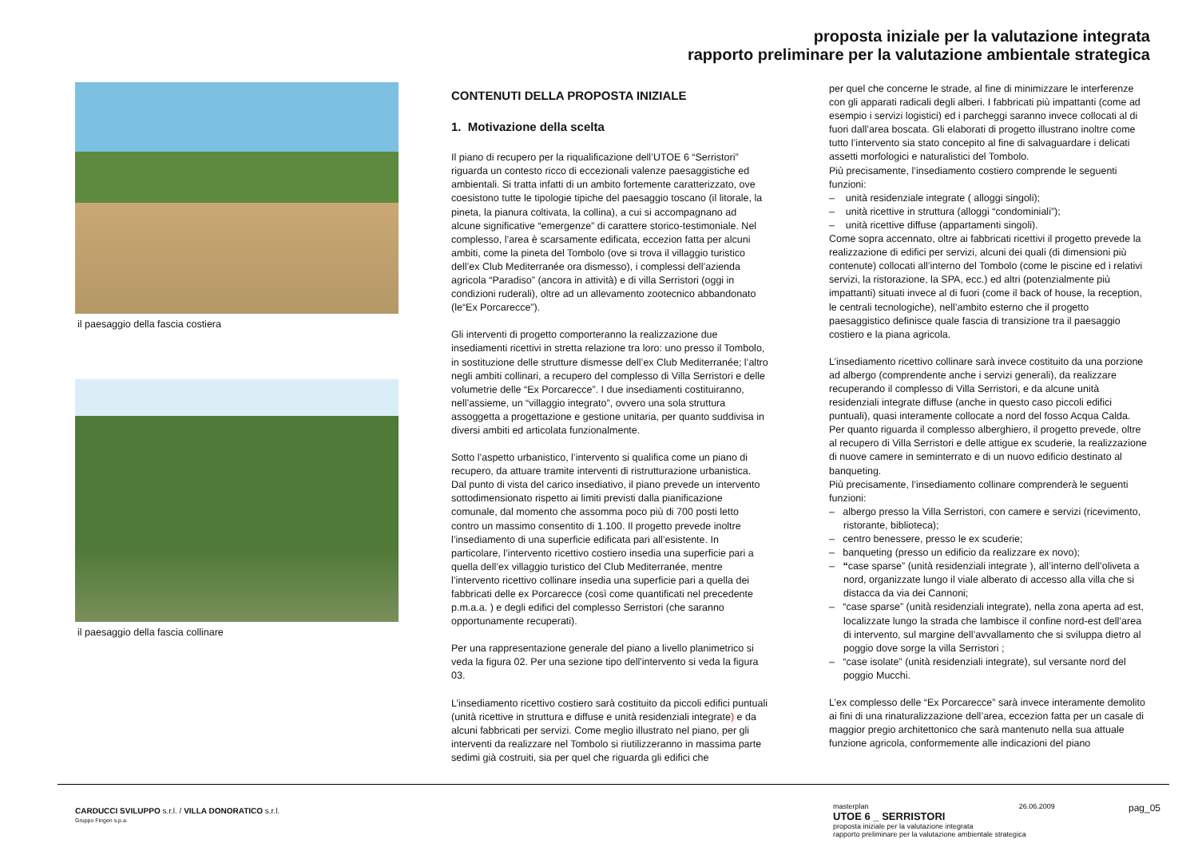proposta iniziale per la valutazione integrata
rapporto preliminare per la valutazione ambientale strategica
il paesaggio della fascia costiera
il paesaggio della fascia collinare
CONTENUTI DELLA PROPOSTA INIZIALE
1. Motivazione della scelta
Il piano di recupero per la riqualificazione dell’UTOE 6 “Serristori” riguarda un contesto ricco di eccezionali valenze paesaggistiche ed ambientali. Si tratta infatti di un ambito fortemente caratterizzato, ove coesistono tutte le tipologie tipiche del paesaggio toscano (il litorale, la pineta, la pianura coltivata, la collina), a cui si accompagnano ad alcune significative “emergenze” di carattere storico-testimoniale. Nel complesso, l’area è scarsamente edificata, eccezion fatta per alcuni ambiti, come la pineta del Tombolo (ove si trova il villaggio turistico dell’ex Club Mediterranée ora dismesso), i complessi dell’azienda agricola “Paradiso” (ancora in attività) e di villa Serristori (oggi in condizioni ruderali), oltre ad un allevamento zootecnico abbandonato (le“Ex Porcarecce”).
Gli interventi di progetto comporteranno la realizzazione due insediamenti ricettivi in stretta relazione tra loro: uno presso il Tombolo, in sostituzione delle strutture dismesse dell’ex Club Mediterranée; l’altro negli ambiti collinari, a recupero del complesso di Villa Serristori e delle volumetrie delle “Ex Porcarecce”. I due insediamenti costituiranno, nell’assieme, un “villaggio integrato”, ovvero una sola struttura assoggetta a progettazione e gestione unitaria, per quanto suddivisa in diversi ambiti ed articolata funzionalmente.
Sotto l’aspetto urbanistico, l’intervento si qualifica come un piano di recupero, da attuare tramite interventi di ristrutturazione urbanistica. Dal punto di vista del carico insediativo, il piano prevede un intervento sottodimensionato rispetto ai limiti previsti dalla pianificazione comunale, dal momento che assomma poco più di 700 posti letto contro un massimo consentito di 1.100. Il progetto prevede inoltre l’insediamento di una superficie edificata pari all’esistente. In particolare, l’intervento ricettivo costiero insedia una superficie pari a quella dell’ex villaggio turistico del Club Mediterranée, mentre l’intervento ricettivo collinare insedia una superficie pari a quella dei fabbricati delle ex Porcarecce (così come quantificati nel precedente p.m.a.a. ) e degli edifici del complesso Serristori (che saranno opportunamente recuperati).
Per una rappresentazione generale del piano a livello planimetrico si veda la figura 02. Per una sezione tipo dell'intervento si veda la figura 03.
L’insediamento ricettivo costiero sarà costituito da piccoli edifici puntuali (unità ricettive in struttura e diffuse e unità residenziali integrate) e da alcuni fabbricati per servizi. Come meglio illustrato nel piano, per gli interventi da realizzare nel Tombolo si riutilizzeranno in massima parte sedimi già costruiti, sia per quel che riguarda gli edifici che
per quel che concerne le strade, al fine di minimizzare le interferenze con gli apparati radicali degli alberi. I fabbricati più impattanti (come ad esempio i servizi logistici) ed i parcheggi saranno invece collocati al di fuori dall’area boscata. Gli elaborati di progetto illustrano inoltre come tutto l’intervento sia stato concepito al fine di salvaguardare i delicati assetti morfologici e naturalistici del Tombolo.
Più precisamente, l’insediamento costiero comprende le seguenti funzioni:
– unità residenziale integrate ( alloggi singoli);
– unità ricettive in struttura (alloggi “condominiali”);
– unità ricettive diffuse (appartamenti singoli).
Come sopra accennato, oltre ai fabbricati ricettivi il progetto prevede la realizzazione di edifici per servizi, alcuni dei quali (di dimensioni più contenute) collocati all’interno del Tombolo (come le piscine ed i relativi servizi, la ristorazione, la SPA, ecc.) ed altri (potenzialmente più impattanti) situati invece al di fuori (come il back of house, la reception, le centrali tecnologiche), nell’ambito esterno che il progetto paesaggistico definisce quale fascia di transizione tra il paesaggio costiero e la piana agricola.
L’insediamento ricettivo collinare sarà invece costituito da una porzione ad albergo (comprendente anche i servizi generali), da realizzare recuperando il complesso di Villa Serristori, e da alcune unità residenziali integrate diffuse (anche in questo caso piccoli edifici puntuali), quasi interamente collocate a nord del fosso Acqua Calda. Per quanto riguarda il complesso alberghiero, il progetto prevede, oltre al recupero di Villa Serristori e delle attigue ex scuderie, la realizzazione di nuove camere in seminterrato e di un nuovo edificio destinato al banqueting.
Più precisamente, l’insediamento collinare comprenderà le seguenti funzioni:
– albergo presso la Villa Serristori, con camere e servizi (ricevimento, ristorante, biblioteca);
– centro benessere, presso le ex scuderie;
– banqueting (presso un edificio da realizzare ex novo);
– “case sparse” (unità residenziali integrate ), all’interno dell’oliveta a nord, organizzate lungo il viale alberato di accesso alla villa che si distacca da via dei Cannoni;
– “case sparse” (unità residenziali integrate), nella zona aperta ad est, localizzate lungo la strada che lambisce il confine nord-est dell’area di intervento, sul margine dell’avvallamento che si sviluppa dietro al poggio dove sorge la villa Serristori ;
– “case isolate” (unità residenziali integrate), sul versante nord del poggio Mucchi.
L’ex complesso delle “Ex Porcarecce” sarà invece interamente demolito ai fini di una rinaturalizzazione dell’area, eccezion fatta per un casale di maggior pregio architettonico che sarà mantenuto nella sua attuale funzione agricola, conformemente alle indicazioni del piano
CARDUCCI SVILUPPO s.r.l. / VILLA DONORATICO s.r.l.
Gruppo Fingen s.p.a.
masterplan
UTOE 6 _ SERRISTORI 26.06.2009 pag_05
proposta iniziale per la valutazione integrata
rapporto preliminare per la valutazione ambientale strategica